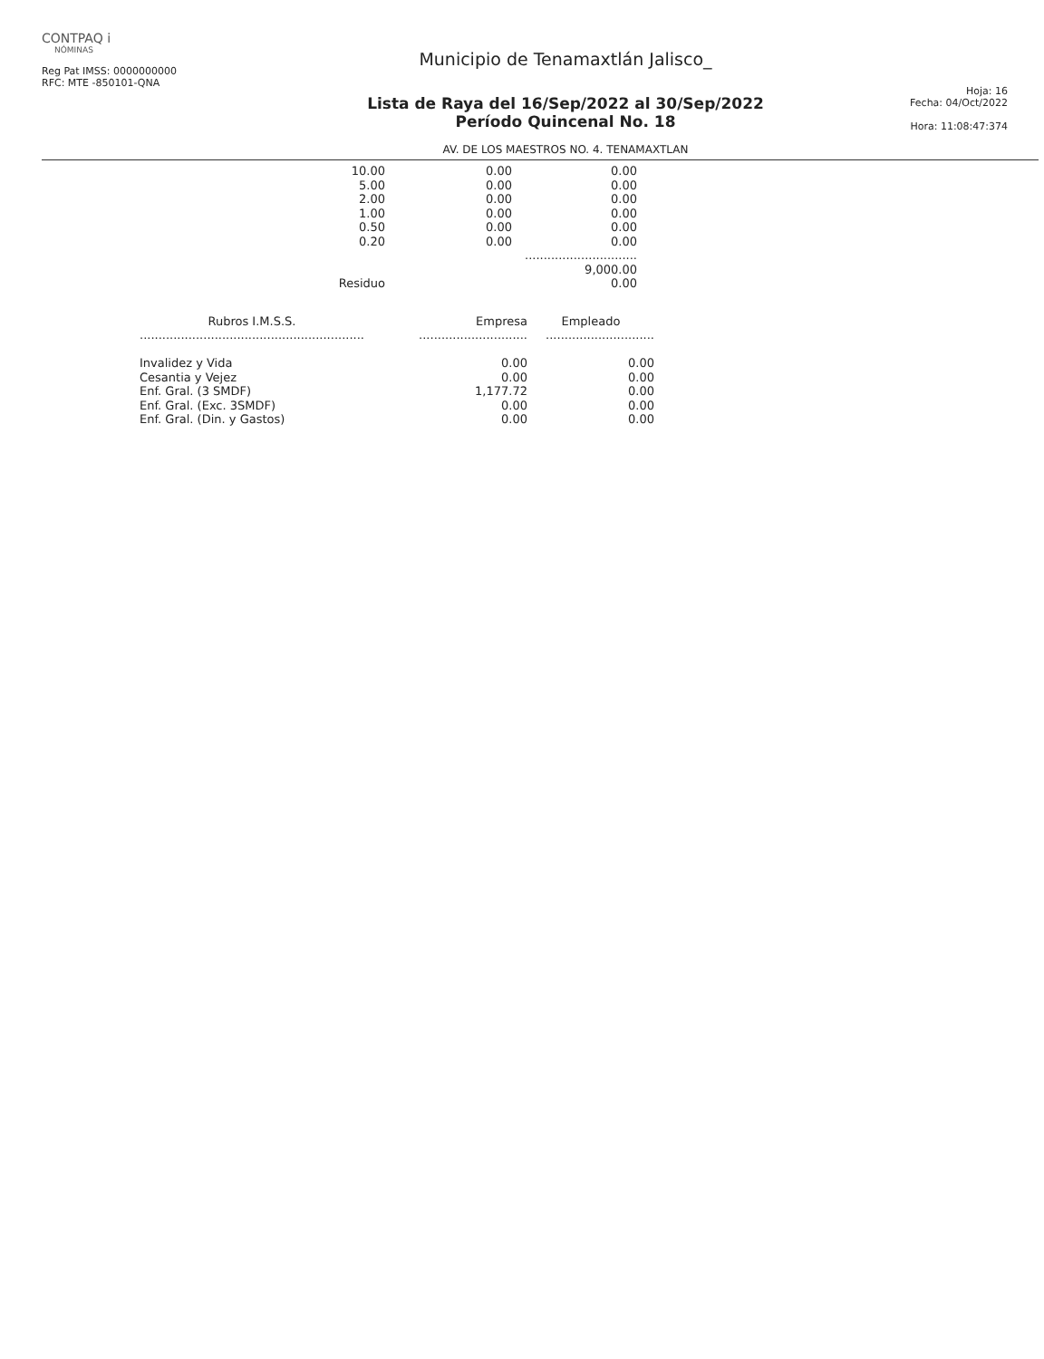CONTPAQ i
NÓMINAS
Reg Pat IMSS: 0000000000
RFC: MTE -850101-QNA
Municipio de Tenamaxtlán Jalisco_
Lista de Raya del 16/Sep/2022 al 30/Sep/2022
Período Quincenal No. 18
AV. DE LOS MAESTROS NO. 4. TENAMAXTLAN
Hoja: 16
Fecha: 04/Oct/2022
Hora: 11:08:47:374
| 10.00 | 0.00 | 0.00 |
| 5.00 | 0.00 | 0.00 |
| 2.00 | 0.00 | 0.00 |
| 1.00 | 0.00 | 0.00 |
| 0.50 | 0.00 | 0.00 |
| 0.20 | 0.00 | 0.00 |
| | | .............................. |
| | | 9,000.00 |
| Residuo | | 0.00 |
| Rubros I.M.S.S. | Empresa | Empleado |
| --- | --- | --- |
| ............................................................ | ............................. | ............................. |
| Invalidez y Vida | 0.00 | 0.00 |
| Cesantia y Vejez | 0.00 | 0.00 |
| Enf. Gral. (3 SMDF) | 1,177.72 | 0.00 |
| Enf. Gral. (Exc. 3SMDF) | 0.00 | 0.00 |
| Enf. Gral. (Din. y Gastos) | 0.00 | 0.00 |